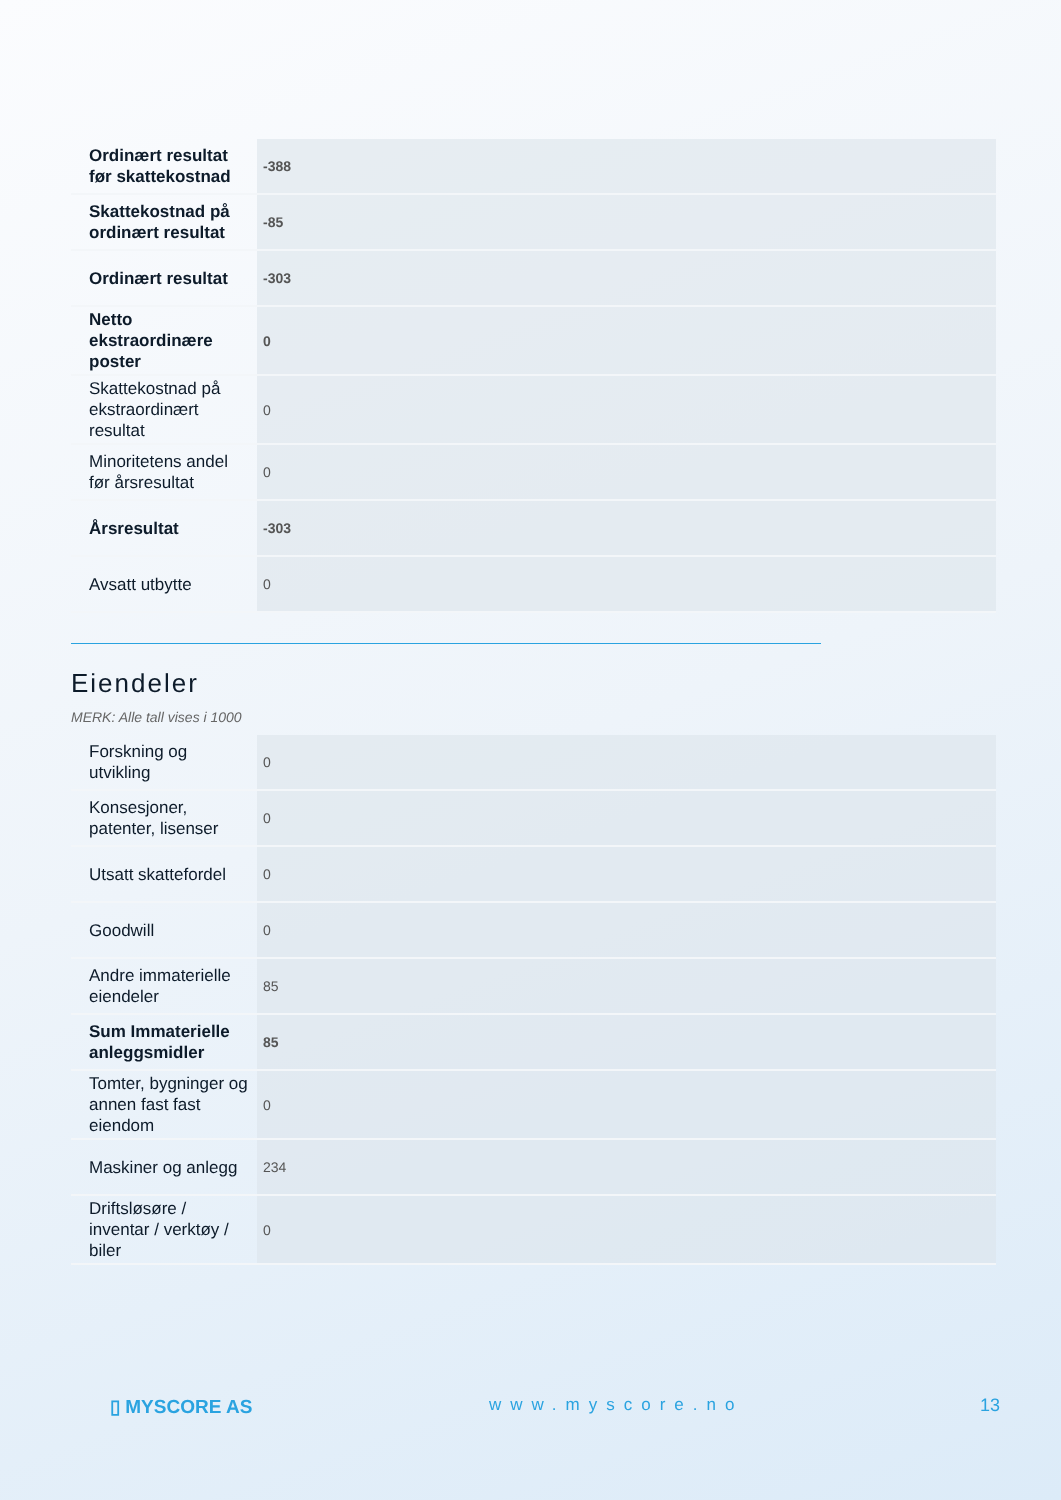| Ordinært resultat før skattekostnad | -388 |
| Skattekostnad på ordinært resultat | -85 |
| Ordinært resultat | -303 |
| Netto ekstraordinære poster | 0 |
| Skattekostnad på ekstraordinært resultat | 0 |
| Minoritetens andel før årsresultat | 0 |
| Årsresultat | -303 |
| Avsatt utbytte | 0 |
Eiendeler
MERK: Alle tall vises i 1000
| Forskning og utvikling | 0 |
| Konsesjoner, patenter, lisenser | 0 |
| Utsatt skattefordel | 0 |
| Goodwill | 0 |
| Andre immaterielle eiendeler | 85 |
| Sum Immaterielle anleggsmidler | 85 |
| Tomter, bygninger og annen fast fast eiendom | 0 |
| Maskiner og anlegg | 234 |
| Driftsløsøre / inventar / verktøy / biler | 0 |
▯ MYSCORE AS www.myscore.no 13